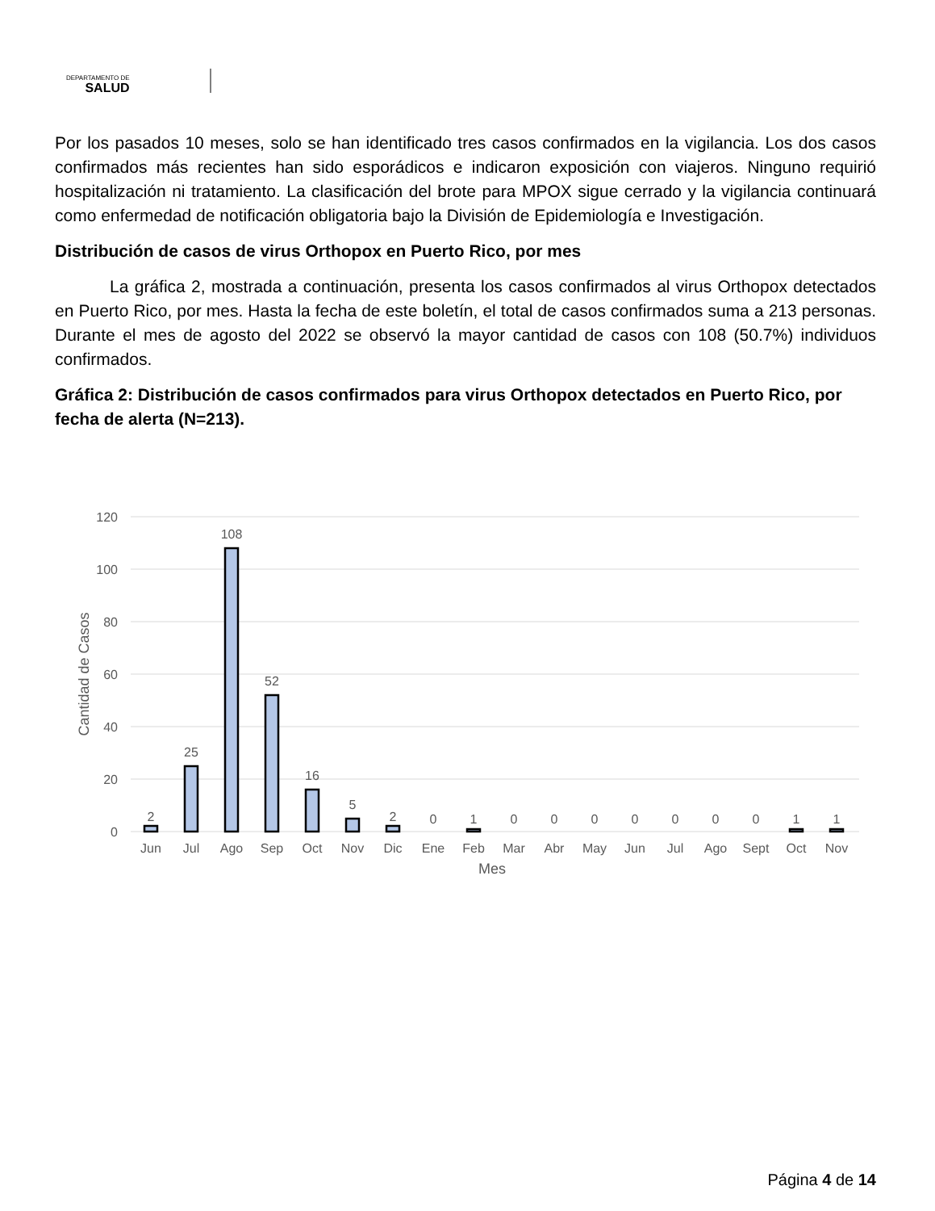DEPARTAMENTO DE
SALUD
Por los pasados 10 meses, solo se han identificado tres casos confirmados en la vigilancia. Los dos casos confirmados más recientes han sido esporádicos e indicaron exposición con viajeros. Ninguno requirió hospitalización ni tratamiento. La clasificación del brote para MPOX sigue cerrado y la vigilancia continuará como enfermedad de notificación obligatoria bajo la División de Epidemiología e Investigación.
Distribución de casos de virus Orthopox en Puerto Rico, por mes
La gráfica 2, mostrada a continuación, presenta los casos confirmados al virus Orthopox detectados en Puerto Rico, por mes. Hasta la fecha de este boletín, el total de casos confirmados suma a 213 personas. Durante el mes de agosto del 2022 se observó la mayor cantidad de casos con 108 (50.7%) individuos confirmados.
Gráfica 2: Distribución de casos confirmados para virus Orthopox detectados en Puerto Rico, por fecha de alerta (N=213).
120
100
80
60
40
20
0
Cantidad de Casos
2
25
108
52
16
5
2
0
1
0
0
0
0
0
0
0
1
1
Jun
Jul
Ago
Sep
Oct
Nov
Dic
Ene
Feb
Mar
Abr
May
Jun
Jul
Ago
Sept
Oct
Nov
Mes
Página 4 de 14